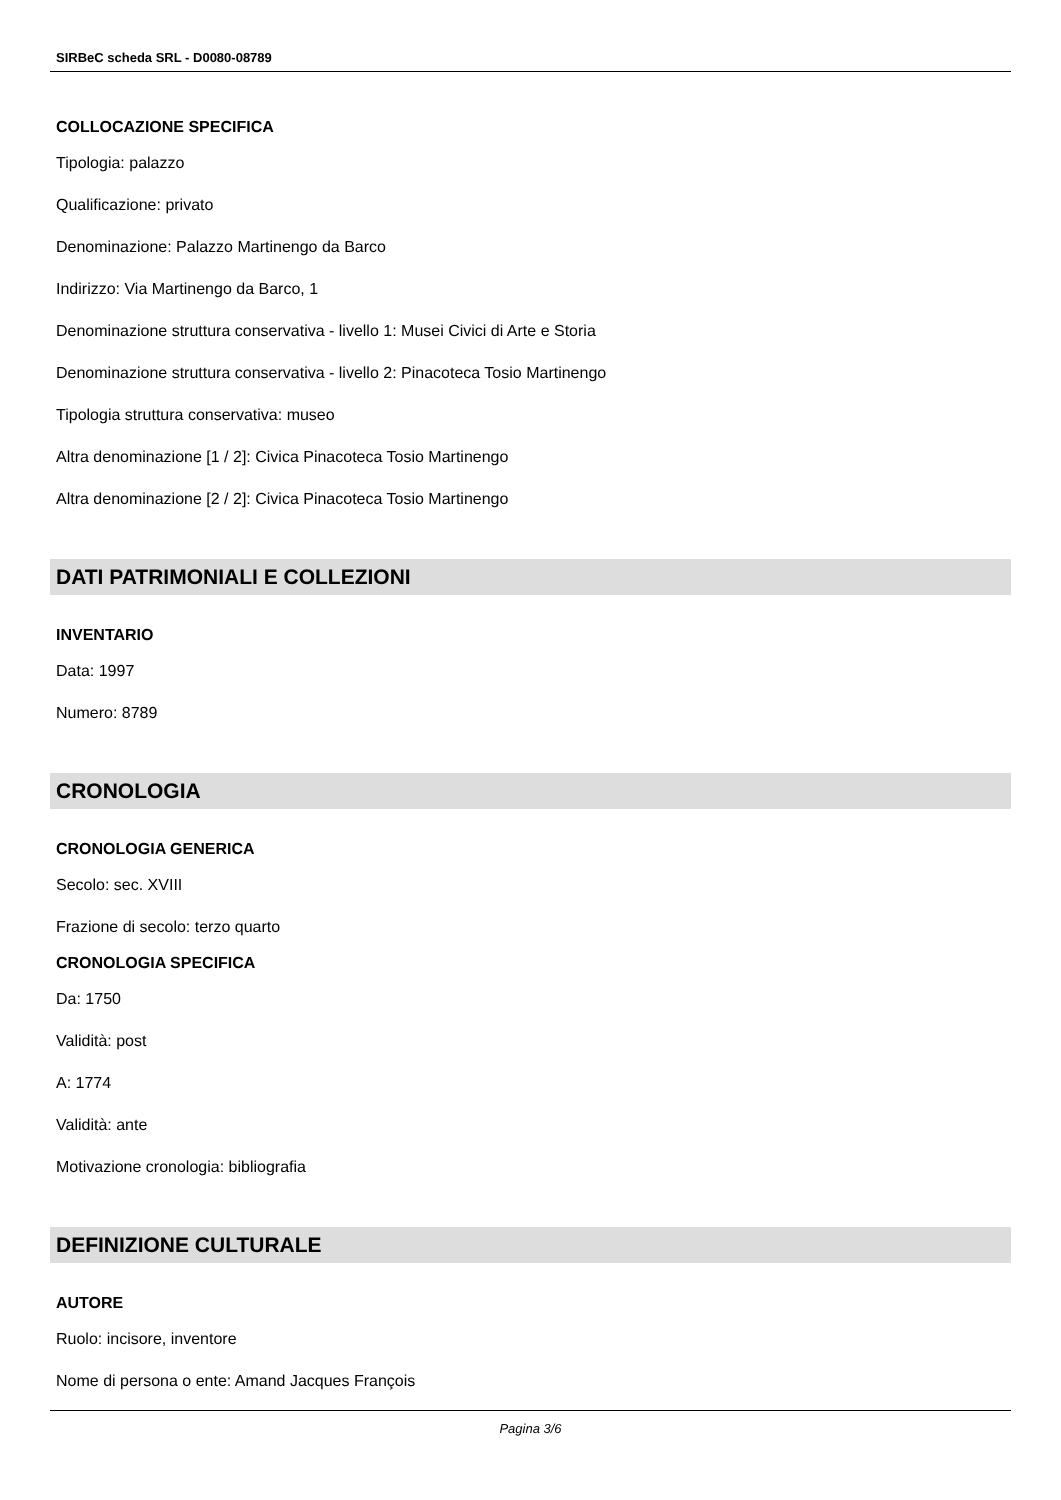SIRBeC scheda SRL - D0080-08789
COLLOCAZIONE SPECIFICA
Tipologia: palazzo
Qualificazione: privato
Denominazione: Palazzo Martinengo da Barco
Indirizzo: Via Martinengo da Barco, 1
Denominazione struttura conservativa - livello 1: Musei Civici di Arte e Storia
Denominazione struttura conservativa - livello 2: Pinacoteca Tosio Martinengo
Tipologia struttura conservativa: museo
Altra denominazione [1 / 2]: Civica Pinacoteca Tosio Martinengo
Altra denominazione [2 / 2]: Civica Pinacoteca Tosio Martinengo
DATI PATRIMONIALI E COLLEZIONI
INVENTARIO
Data: 1997
Numero: 8789
CRONOLOGIA
CRONOLOGIA GENERICA
Secolo: sec. XVIII
Frazione di secolo: terzo quarto
CRONOLOGIA SPECIFICA
Da: 1750
Validità: post
A: 1774
Validità: ante
Motivazione cronologia: bibliografia
DEFINIZIONE CULTURALE
AUTORE
Ruolo: incisore, inventore
Nome di persona o ente: Amand Jacques François
Pagina 3/6